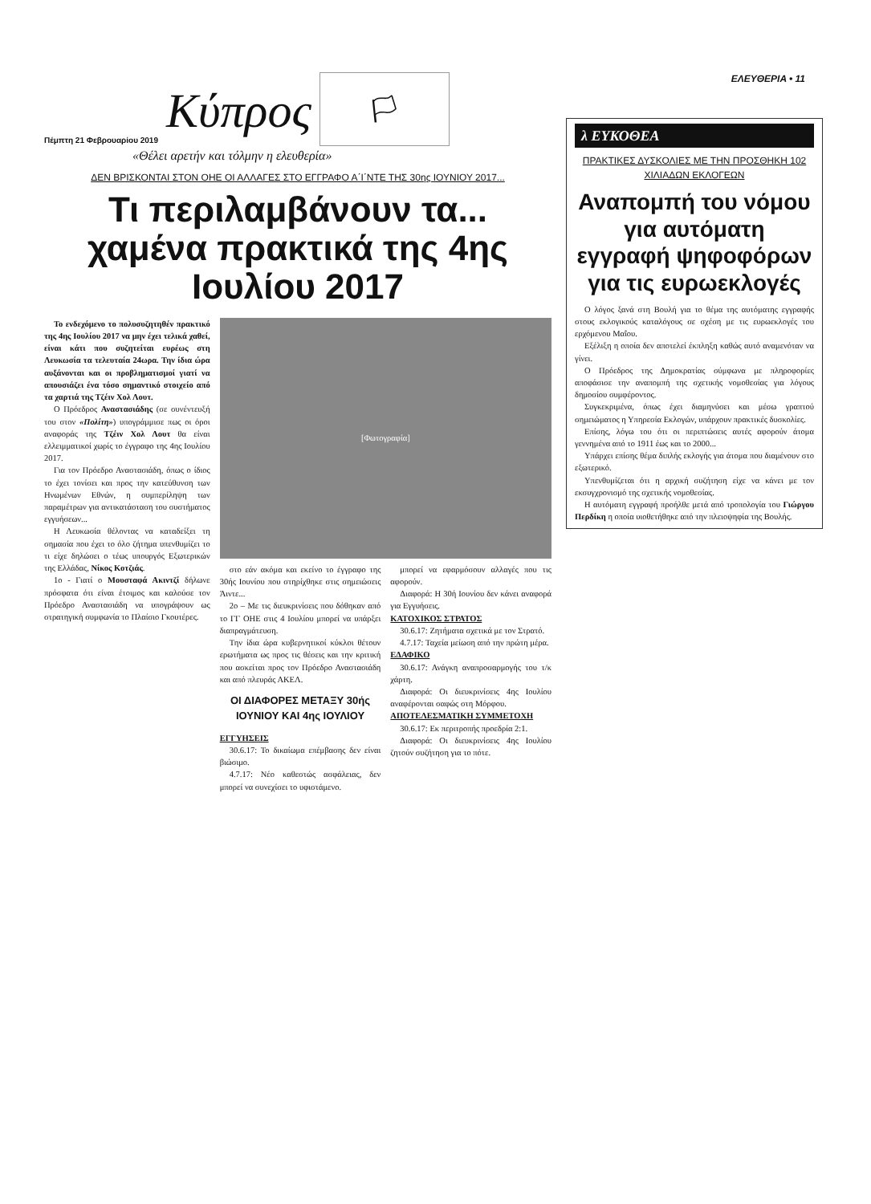Πέμπτη 21 Φεβρουαρίου 2019 Κύπρος
🏳
«Θέλει αρετήν και τόλμην η ελευθερία»
ΔΕΝ ΒΡΙΣΚΟΝΤΑΙ ΣΤΟΝ ΟΗΕ ΟΙ ΑΛΛΑΓΕΣ ΣΤΟ ΕΓΓΡΑΦΟ Α΄Ι΄ΝΤΕ ΤΗΣ 30ης ΙΟΥΝΙΟΥ 2017...
Τι περιλαμβάνουν τα... χαμένα πρακτικά της 4ης Ιουλίου 2017
Το ενδεχόμενο το πολυσυζητηθέν πρακτικό της 4ης Ιουλίου 2017 να μην έχει τελικά χαθεί, είναι κάτι που συζητείται ευρέως στη Λευκωσία τα τελευταία 24ωρα. Την ίδια ώρα αυξάνονται και οι προβληματισμοί γιατί να απουσιάζει ένα τόσο σημαντικό στοιχείο από τα χαρτιά της Τζέιν Χολ Λουτ.
Ο Πρόεδρος Αναστασιάδης (σε συνέντευξή του στον «Πολίτη») υπογράμμισε πως οι όροι αναφοράς της Τζέιν Χολ Λουτ θα είναι ελλειμματικοί χωρίς το έγγραφο της 4ης Ιουλίου 2017.
Για τον Πρόεδρο Αναστασιάδη, όπως ο ίδιος το έχει τονίσει και προς την κατεύθυνση των Ηνωμένων Εθνών, η συμπερίληψη των παραμέτρων για αντικατάσταση του συστήματος εγγυήσεων...
Η Λευκωσία θέλοντας να καταδείξει τη σημασία που έχει το όλο ζήτημα υπενθυμίζει το τι είχε δηλώσει ο τέως υπουργός Εξωτερικών της Ελλάδας, Νίκος Κοτζιάς.
1ο - Γιατί ο Μουσταφά Ακιντζί δήλωνε πρόσφατα ότι είναι έτοιμος και καλούσε τον Πρόεδρο Αναστασιάδη να υπογράψουν ως στρατηγική συμφωνία το Πλαίσιο Γκουτέρες.
[Φωτογραφία]
στο εάν ακόμα και εκείνο το έγγραφο της 30ής Ιουνίου που στηρίχθηκε στις σημειώσεις Άιντε...
2ο – Με τις διευκρινίσεις που δόθηκαν από το ΓΓ ΟΗΕ στις 4 Ιουλίου μπορεί να υπάρξει διαπραγμάτευση.
Την ίδια ώρα κυβερνητικοί κύκλοι θέτουν ερωτήματα ως προς τις θέσεις και την κριτική που ασκείται προς τον Πρόεδρο Αναστασιάδη και από πλευράς ΑΚΕΛ.
ΟΙ ΔΙΑΦΟΡΕΣ ΜΕΤΑΞΥ 30ής ΙΟΥΝΙΟΥ ΚΑΙ 4ης ΙΟΥΛΙΟΥ
ΕΓΓΥΗΣΕΙΣ
30.6.17: Το δικαίωμα επέμβασης δεν είναι βιώσιμο.
4.7.17: Νέο καθεστώς ασφάλειας, δεν μπορεί να συνεχίσει το υφιστάμενο.
μπορεί να εφαρμόσουν αλλαγές που τις αφορούν.
Διαφορά: Η 30ή Ιουνίου δεν κάνει αναφορά για Εγγυήσεις.
ΚΑΤΟΧΙΚΟΣ ΣΤΡΑΤΟΣ
30.6.17: Ζητήματα σχετικά με τον Στρατό.
4.7.17: Ταχεία μείωση από την πρώτη μέρα.
ΕΔΑΦΙΚΟ
30.6.17: Ανάγκη αναπροσαρμογής του τ/κ χάρτη.
Διαφορά: Οι διευκρινίσεις 4ης Ιουλίου αναφέρονται σαφώς στη Μόρφου.
ΑΠΟΤΕΛΕΣΜΑΤΙΚΗ ΣΥΜΜΕΤΟΧΗ
30.6.17: Εκ περιτροπής προεδρία 2:1.
Διαφορά: Οι διευκρινίσεις 4ης Ιουλίου ζητούν συζήτηση για το πότε.
ΕΛΕΥΘΕΡΙΑ • 11
λ ΕΥΚΟΘΕΑ
ΠΡΑΚΤΙΚΕΣ ΔΥΣΚΟΛΙΕΣ ΜΕ ΤΗΝ ΠΡΟΣΘΗΚΗ 102 ΧΙΛΙΑΔΩΝ ΕΚΛΟΓΕΩΝ
Αναπομπή του νόμου για αυτόματη εγγραφή ψηφοφόρων για τις ευρωεκλογές
Ο λόγος ξανά στη Βουλή για το θέμα της αυτόματης εγγραφής στους εκλογικούς καταλόγους σε σχέση με τις ευρωεκλογές του ερχόμενου Μαΐου.
Εξέλιξη η οποία δεν αποτελεί έκπληξη καθώς αυτό αναμενόταν να γίνει.
Ο Πρόεδρος της Δημοκρατίας σύμφωνα με πληροφορίες αποφάσισε την αναπομπή της σχετικής νομοθεσίας για λόγους δημοσίου συμφέροντος.
Συγκεκριμένα, όπως έχει διαμηνύσει και μέσω γραπτού σημειώματος η Υπηρεσία Εκλογών, υπάρχουν πρακτικές δυσκολίες.
Επίσης, λόγω του ότι οι περιπτώσεις αυτές αφορούν άτομα γεννημένα από το 1911 έως και το 2000...
Υπάρχει επίσης θέμα διπλής εκλογής για άτομα που διαμένουν στο εξωτερικό.
Υπενθυμίζεται ότι η αρχική συζήτηση είχε να κάνει με τον εκσυγχρονισμό της σχετικής νομοθεσίας.
Η αυτόματη εγγραφή προήλθε μετά από τροπολογία του Γιώργου Περδίκη η οποία υιοθετήθηκε από την πλειοψηφία της Βουλής.